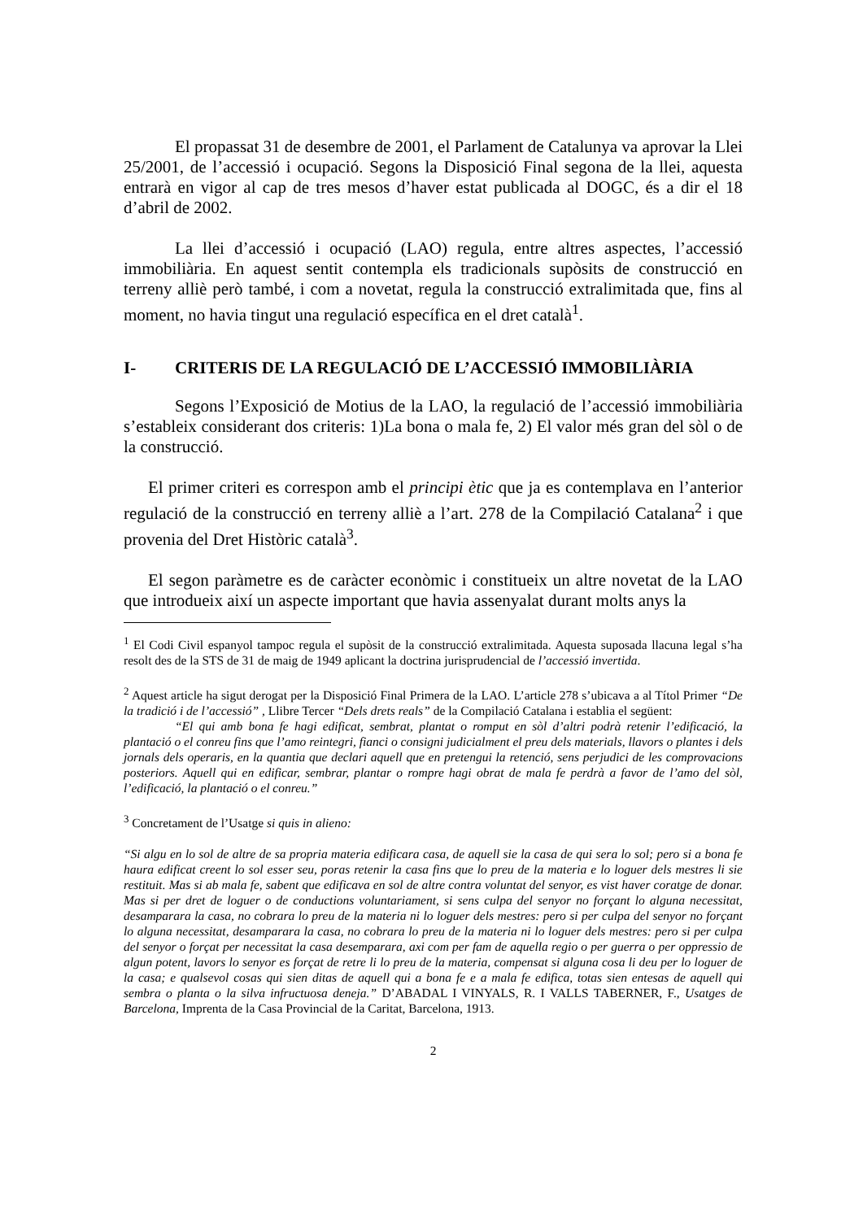El propassat 31 de desembre de 2001, el Parlament de Catalunya va aprovar la Llei 25/2001, de l’accessió i ocupació. Segons la Disposició Final segona de la llei, aquesta entrarà en vigor al cap de tres mesos d’haver estat publicada al DOGC, és a dir el 18 d’abril de 2002.
La llei d’accessió i ocupació (LAO) regula, entre altres aspectes, l’accessió immobiliària. En aquest sentit contempla els tradicionals supòsits de construcció en terreny alliè però també, i com a novetat, regula la construcció extralimitada que, fins al moment, no havia tingut una regulació específica en el dret català<sup>1</sup>.
I- CRITERIS DE LA REGULACIÓ DE L’ACCESSIÓ IMMOBILIÀRIA
Segons l’Exposició de Motius de la LAO, la regulació de l’accessió immobiliària s’estableix considerant dos criteris: 1)La bona o mala fe, 2) El valor més gran del sòl o de la construcció.
El primer criteri es correspon amb el principi ètic que ja es contemplava en l’anterior regulació de la construcció en terreny alliè a l’art. 278 de la Compilació Catalana<sup>2</sup> i que provenia del Dret Històric català<sup>3</sup>.
El segon paràmetre es de caràcter econòmic i constitueix un altre novetat de la LAO que introdueix així un aspecte important que havia assenyalat durant molts anys la
<sup>1</sup> El Codi Civil espanyol tampoc regula el supòsit de la construcció extralimitada. Aquesta suposada llacuna legal s’ha resolt des de la STS de 31 de maig de 1949 aplicant la doctrina jurisprudencial de l’accessió invertida.
<sup>2</sup> Aquest article ha sigut derogat per la Disposició Final Primera de la LAO. L’article 278 s’ubicava a al Títol Primer “De la tradició i de l’accessió” , Llibre Tercer “Dels drets reals” de la Compilació Catalana i establia el següent:
“El qui amb bona fe hagi edificat, sembrat, plantat o romput en sòl d’altri podrà retenir l’edificació, la plantació o el conreu fins que l’amo reintegri, fianci o consigni judicialment el preu dels materials, llavors o plantes i dels jornals dels operaris, en la quantia que declari aquell que en pretengui la retenció, sens perjudici de les comprovacions posteriors. Aquell qui en edificar, sembrar, plantar o rompre hagi obrat de mala fe perdrà a favor de l’amo del sòl, l’edificació, la plantació o el conreu.”
<sup>3</sup> Concretament de l’Usatge si quis in alieno:
“Si algu en lo sol de altre de sa propria materia edificara casa, de aquell sie la casa de qui sera lo sol; pero si a bona fe haura edificat creent lo sol esser seu, poras retenir la casa fins que lo preu de la materia e lo loguer dels mestres li sie restituit. Mas si ab mala fe, sabent que edificava en sol de altre contra voluntat del senyor, es vist haver coratge de donar. Mas si per dret de loguer o de conductions voluntariament, si sens culpa del senyor no forçant lo alguna necessitat, desamparara la casa, no cobrara lo preu de la materia ni lo loguer dels mestres: pero si per culpa del senyor no forçant lo alguna necessitat, desamparara la casa, no cobrara lo preu de la materia ni lo loguer dels mestres: pero si per culpa del senyor o forçat per necessitat la casa desemparara, axi com per fam de aquella regio o per guerra o per oppressio de algun potent, lavors lo senyor es forçat de retre li lo preu de la materia, compensat si alguna cosa li deu per lo loguer de la casa; e qualsevol cosas qui sien ditas de aquell qui a bona fe e a mala fe edifica, totas sien entesas de aquell qui sembra o planta o la silva infructuosa deneja.” D’ABADAL I VINYALS, R. I VALLS TABERNER, F., Usatges de Barcelona, Imprenta de la Casa Provincial de la Caritat, Barcelona, 1913.
2